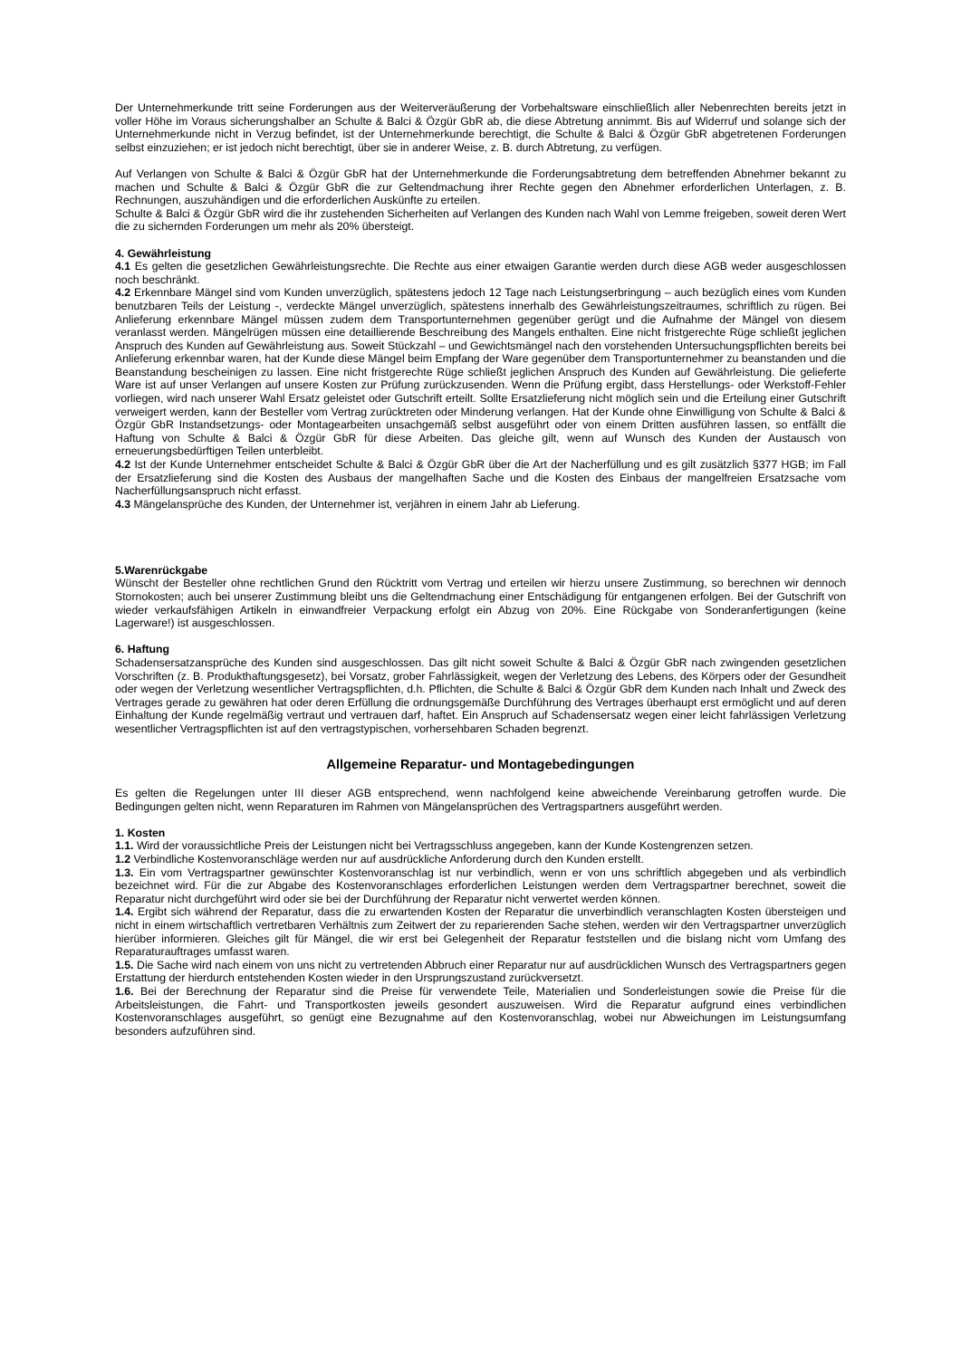Der Unternehmerkunde tritt seine Forderungen aus der Weiterveräußerung der Vorbehaltsware einschließlich aller Nebenrechten bereits jetzt in voller Höhe im Voraus sicherungshalber an Schulte & Balci & Özgür GbR ab, die diese Abtretung annimmt. Bis auf Widerruf und solange sich der Unternehmerkunde nicht in Verzug befindet, ist der Unternehmerkunde berechtigt, die Schulte & Balci & Özgür GbR abgetretenen Forderungen selbst einzuziehen; er ist jedoch nicht berechtigt, über sie in anderer Weise, z. B. durch Abtretung, zu verfügen.
Auf Verlangen von Schulte & Balci & Özgür GbR hat der Unternehmerkunde die Forderungsabtretung dem betreffenden Abnehmer bekannt zu machen und Schulte & Balci & Özgür GbR die zur Geltendmachung ihrer Rechte gegen den Abnehmer erforderlichen Unterlagen, z. B. Rechnungen, auszuhändigen und die erforderlichen Auskünfte zu erteilen.
Schulte & Balci & Özgür GbR wird die ihr zustehenden Sicherheiten auf Verlangen des Kunden nach Wahl von Lemme freigeben, soweit deren Wert die zu sichernden Forderungen um mehr als 20% übersteigt.
4. Gewährleistung
4.1 Es gelten die gesetzlichen Gewährleistungsrechte. Die Rechte aus einer etwaigen Garantie werden durch diese AGB weder ausgeschlossen noch beschränkt.
4.2 Erkennbare Mängel sind vom Kunden unverzüglich, spätestens jedoch 12 Tage nach Leistungserbringung – auch bezüglich eines vom Kunden benutzbaren Teils der Leistung -, verdeckte Mängel unverzüglich, spätestens innerhalb des Gewährleistungszeitraumes, schriftlich zu rügen. Bei Anlieferung erkennbare Mängel müssen zudem dem Transportunternehmen gegenüber gerügt und die Aufnahme der Mängel von diesem veranlasst werden. Mängelrügen müssen eine detaillierende Beschreibung des Mangels enthalten. Eine nicht fristgerechte Rüge schließt jeglichen Anspruch des Kunden auf Gewährleistung aus. Soweit Stückzahl – und Gewichtsmängel nach den vorstehenden Untersuchungspflichten bereits bei Anlieferung erkennbar waren, hat der Kunde diese Mängel beim Empfang der Ware gegenüber dem Transportunternehmer zu beanstanden und die Beanstandung bescheinigen zu lassen. Eine nicht fristgerechte Rüge schließt jeglichen Anspruch des Kunden auf Gewährleistung. Die gelieferte Ware ist auf unser Verlangen auf unsere Kosten zur Prüfung zurückzusenden. Wenn die Prüfung ergibt, dass Herstellungs- oder Werkstoff-Fehler vorliegen, wird nach unserer Wahl Ersatz geleistet oder Gutschrift erteilt. Sollte Ersatzlieferung nicht möglich sein und die Erteilung einer Gutschrift verweigert werden, kann der Besteller vom Vertrag zurücktreten oder Minderung verlangen. Hat der Kunde ohne Einwilligung von Schulte & Balci & Özgür GbR Instandsetzungs- oder Montagearbeiten unsachgemäß selbst ausgeführt oder von einem Dritten ausführen lassen, so entfällt die Haftung von Schulte & Balci & Özgür GbR für diese Arbeiten. Das gleiche gilt, wenn auf Wunsch des Kunden der Austausch von erneuerungsbedürftigen Teilen unterbleibt.
4.2 Ist der Kunde Unternehmer entscheidet Schulte & Balci & Özgür GbR über die Art der Nacherfüllung und es gilt zusätzlich §377 HGB; im Fall der Ersatzlieferung sind die Kosten des Ausbaus der mangelhaften Sache und die Kosten des Einbaus der mangelfreien Ersatzsache vom Nacherfüllungsanspruch nicht erfasst.
4.3 Mängelansprüche des Kunden, der Unternehmer ist, verjähren in einem Jahr ab Lieferung.
5.Warenrückgabe
Wünscht der Besteller ohne rechtlichen Grund den Rücktritt vom Vertrag und erteilen wir hierzu unsere Zustimmung, so berechnen wir dennoch Stornokosten; auch bei unserer Zustimmung bleibt uns die Geltendmachung einer Entschädigung für entgangenen erfolgen. Bei der Gutschrift von wieder verkaufsfähigen Artikeln in einwandfreier Verpackung erfolgt ein Abzug von 20%. Eine Rückgabe von Sonderanfertigungen (keine Lagerware!) ist ausgeschlossen.
6. Haftung
Schadensersatzansprüche des Kunden sind ausgeschlossen. Das gilt nicht soweit Schulte & Balci & Özgür GbR nach zwingenden gesetzlichen Vorschriften (z. B. Produkthaftungsgesetz), bei Vorsatz, grober Fahrlässigkeit, wegen der Verletzung des Lebens, des Körpers oder der Gesundheit oder wegen der Verletzung wesentlicher Vertragspflichten, d.h. Pflichten, die Schulte & Balci & Özgür GbR dem Kunden nach Inhalt und Zweck des Vertrages gerade zu gewähren hat oder deren Erfüllung die ordnungsgemäße Durchführung des Vertrages überhaupt erst ermöglicht und auf deren Einhaltung der Kunde regelmäßig vertraut und vertrauen darf, haftet. Ein Anspruch auf Schadensersatz wegen einer leicht fahrlässigen Verletzung wesentlicher Vertragspflichten ist auf den vertragstypischen, vorhersehbaren Schaden begrenzt.
Allgemeine Reparatur- und Montagebedingungen
Es gelten die Regelungen unter III dieser AGB entsprechend, wenn nachfolgend keine abweichende Vereinbarung getroffen wurde. Die Bedingungen gelten nicht, wenn Reparaturen im Rahmen von Mängelansprüchen des Vertragspartners ausgeführt werden.
1. Kosten
1.1. Wird der voraussichtliche Preis der Leistungen nicht bei Vertragsschluss angegeben, kann der Kunde Kostengrenzen setzen.
1.2 Verbindliche Kostenvoranschläge werden nur auf ausdrückliche Anforderung durch den Kunden erstellt.
1.3. Ein vom Vertragspartner gewünschter Kostenvoranschlag ist nur verbindlich, wenn er von uns schriftlich abgegeben und als verbindlich bezeichnet wird. Für die zur Abgabe des Kostenvoranschlages erforderlichen Leistungen werden dem Vertragspartner berechnet, soweit die Reparatur nicht durchgeführt wird oder sie bei der Durchführung der Reparatur nicht verwertet werden können.
1.4. Ergibt sich während der Reparatur, dass die zu erwartenden Kosten der Reparatur die unverbindlich veranschlagten Kosten übersteigen und nicht in einem wirtschaftlich vertretbaren Verhältnis zum Zeitwert der zu reparierenden Sache stehen, werden wir den Vertragspartner unverzüglich hierüber informieren. Gleiches gilt für Mängel, die wir erst bei Gelegenheit der Reparatur feststellen und die bislang nicht vom Umfang des Reparaturauftrages umfasst waren.
1.5. Die Sache wird nach einem von uns nicht zu vertretenden Abbruch einer Reparatur nur auf ausdrücklichen Wunsch des Vertragspartners gegen Erstattung der hierdurch entstehenden Kosten wieder in den Ursprungszustand zurückversetzt.
1.6. Bei der Berechnung der Reparatur sind die Preise für verwendete Teile, Materialien und Sonderleistungen sowie die Preise für die Arbeitsleistungen, die Fahrt- und Transportkosten jeweils gesondert auszuweisen. Wird die Reparatur aufgrund eines verbindlichen Kostenvoranschlages ausgeführt, so genügt eine Bezugnahme auf den Kostenvoranschlag, wobei nur Abweichungen im Leistungsumfang besonders aufzuführen sind.